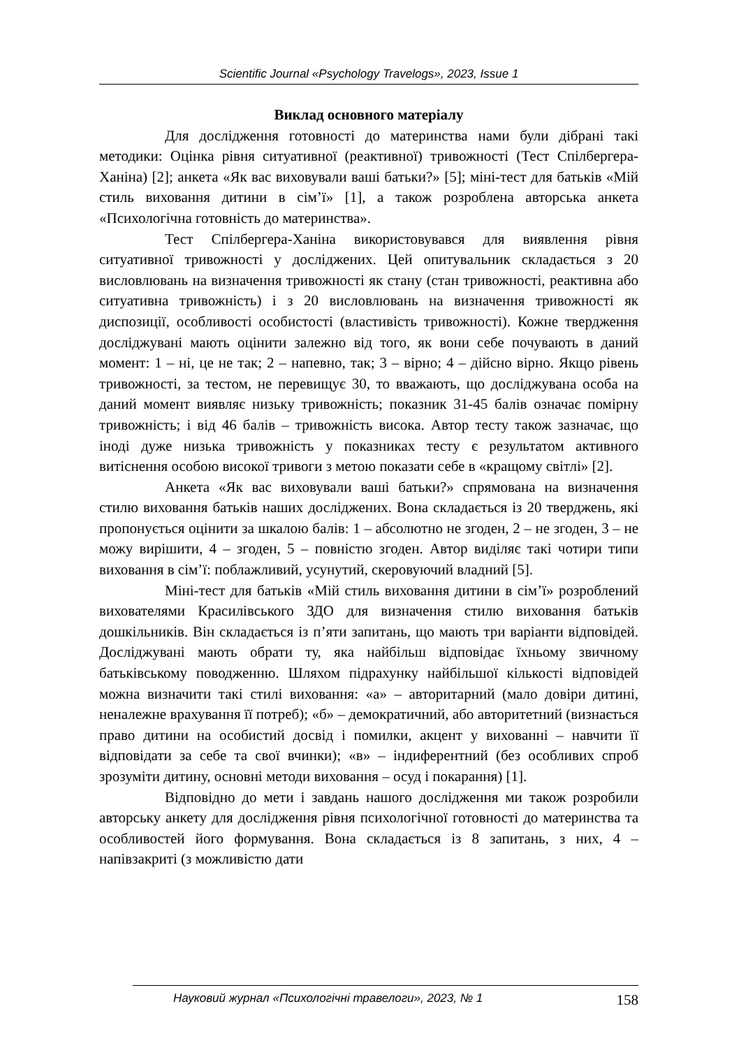Scientific Journal «Psychology Travelogs», 2023, Issue 1
Виклад основного матеріалу
Для дослідження готовності до материнства нами були дібрані такі методики: Оцінка рівня ситуативної (реактивної) тривожності (Тест Спілбергера-Ханіна) [2]; анкета «Як вас виховували ваші батьки?» [5]; міні-тест для батьків «Мій стиль виховання дитини в сім’ї» [1], а також розроблена авторська анкета «Психологічна готовність до материнства».
Тест Спілбергера-Ханіна використовувався для виявлення рівня ситуативної тривожності у досліджених. Цей опитувальник складається з 20 висловлювань на визначення тривожності як стану (стан тривожності, реактивна або ситуативна тривожність) і з 20 висловлювань на визначення тривожності як диспозиції, особливості особистості (властивість тривожності). Кожне твердження досліджувані мають оцінити залежно від того, як вони себе почувають в даний момент: 1 – ні, це не так; 2 – напевно, так; 3 – вірно; 4 – дійсно вірно. Якщо рівень тривожності, за тестом, не перевищує 30, то вважають, що досліджувана особа на даний момент виявляє низьку тривожність; показник 31-45 балів означає помірну тривожність; і від 46 балів – тривожність висока. Автор тесту також зазначає, що іноді дуже низька тривожність у показниках тесту є результатом активного витіснення особою високої тривоги з метою показати себе в «кращому світлі» [2].
Анкета «Як вас виховували ваші батьки?» спрямована на визначення стилю виховання батьків наших досліджених. Вона складається із 20 тверджень, які пропонується оцінити за шкалою балів: 1 – абсолютно не згоден, 2 – не згоден, 3 – не можу вирішити, 4 – згоден, 5 – повністю згоден. Автор виділяє такі чотири типи виховання в сім’ї: поблажливий, усунутий, скеровуючий владний [5].
Міні-тест для батьків «Мій стиль виховання дитини в сім’ї» розроблений вихователями Красилівського ЗДО для визначення стилю виховання батьків дошкільників. Він складається із п’яти запитань, що мають три варіанти відповідей. Досліджувані мають обрати ту, яка найбільш відповідає їхньому звичному батьківському поводженню. Шляхом підрахунку найбільшої кількості відповідей можна визначити такі стилі виховання: «а» – авторитарний (мало довіри дитині, неналежне врахування її потреб); «б» – демократичний, або авторитетний (визнається право дитини на особистий досвід і помилки, акцент у вихованні – навчити її відповідати за себе та свої вчинки); «в» – індиферентний (без особливих спроб зрозуміти дитину, основні методи виховання – осуд і покарання) [1].
Відповідно до мети і завдань нашого дослідження ми також розробили авторську анкету для дослідження рівня психологічної готовності до материнства та особливостей його формування. Вона складається із 8 запитань, з них, 4 – напівзакриті (з можливістю дати
Науковий журнал «Психологічні травелоги», 2023, № 1 158